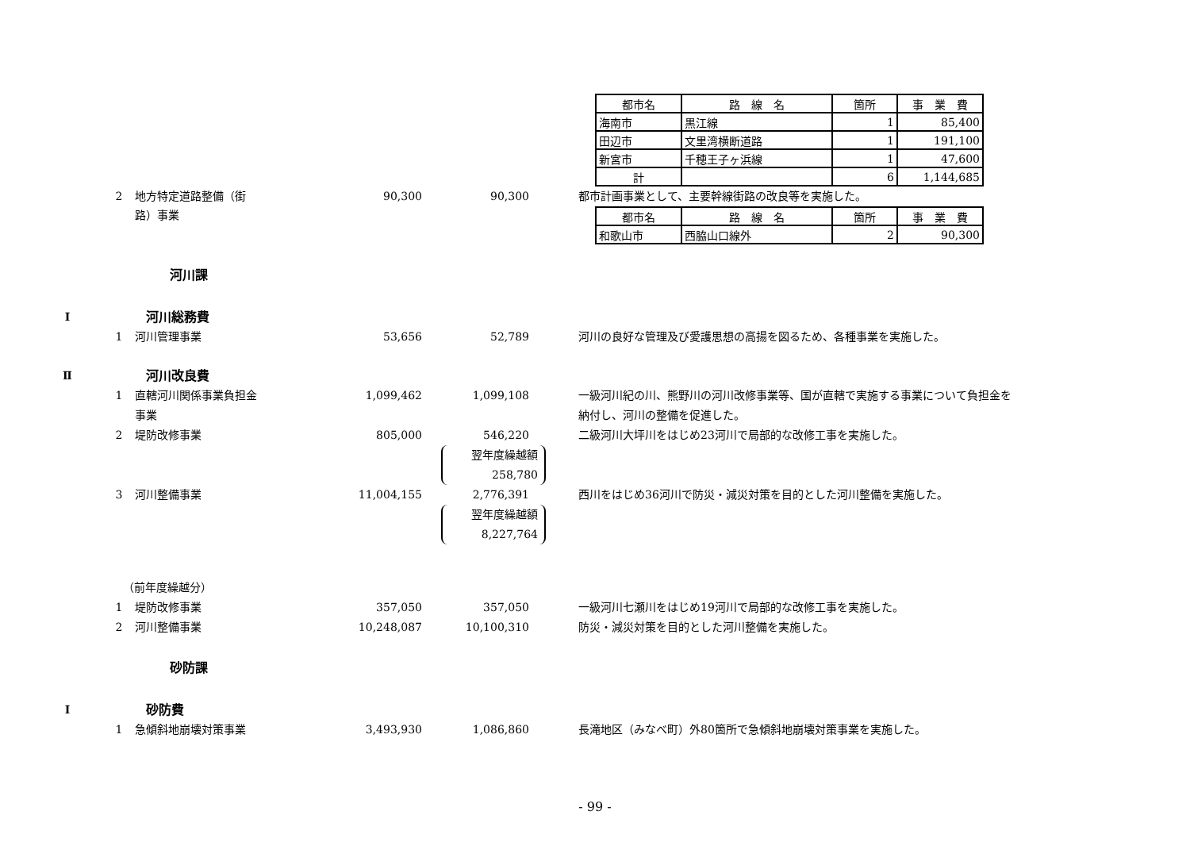| 都市名 | 路 線 名 | 箇所 | 事 業 費 |
| --- | --- | --- | --- |
| 海南市 | 黒江線 | 1 | 85,400 |
| 田辺市 | 文里湾横断道路 | 1 | 191,100 |
| 新宮市 | 千穂王子ヶ浜線 | 1 | 47,600 |
| 計 | | 6 | 1,144,685 |
2 地方特定道路整備（街 90,300 90,300 都市計画事業として、主要幹線街路の改良等を実施した。
路）事業
| 都市名 | 路 線 名 | 箇所 | 事 業 費 |
| --- | --- | --- | --- |
| 和歌山市 | 西脇山口線外 | 2 | 90,300 |
河川課
Ⅰ 河川総務費
1 河川管理事業 53,656 52,789 河川の良好な管理及び愛護思想の高揚を図るため、各種事業を実施した。
Ⅱ 河川改良費
1 直轄河川関係事業負担金 1,099,462 1,099,108 一級河川紀の川、熊野川の河川改修事業等、国が直轄で実施する事業について負担金を
事業 納付し、河川の整備を促進した。
2 堤防改修事業 805,000 546,220 二級河川大坪川をはじめ23河川で局部的な改修工事を実施した。
翌年度繰越額
258,780
3 河川整備事業 11,004,155 2,776,391 西川をはじめ36河川で防災・減災対策を目的とした河川整備を実施した。
翌年度繰越額
8,227,764
（前年度繰越分）
1 堤防改修事業 357,050 357,050 一級河川七瀬川をはじめ19河川で局部的な改修工事を実施した。
2 河川整備事業 10,248,087 10,100,310 防災・減災対策を目的とした河川整備を実施した。
砂防課
Ⅰ 砂防費
1 急傾斜地崩壊対策事業 3,493,930 1,086,860 長滝地区（みなべ町）外80箇所で急傾斜地崩壊対策事業を実施した。
- 99 -